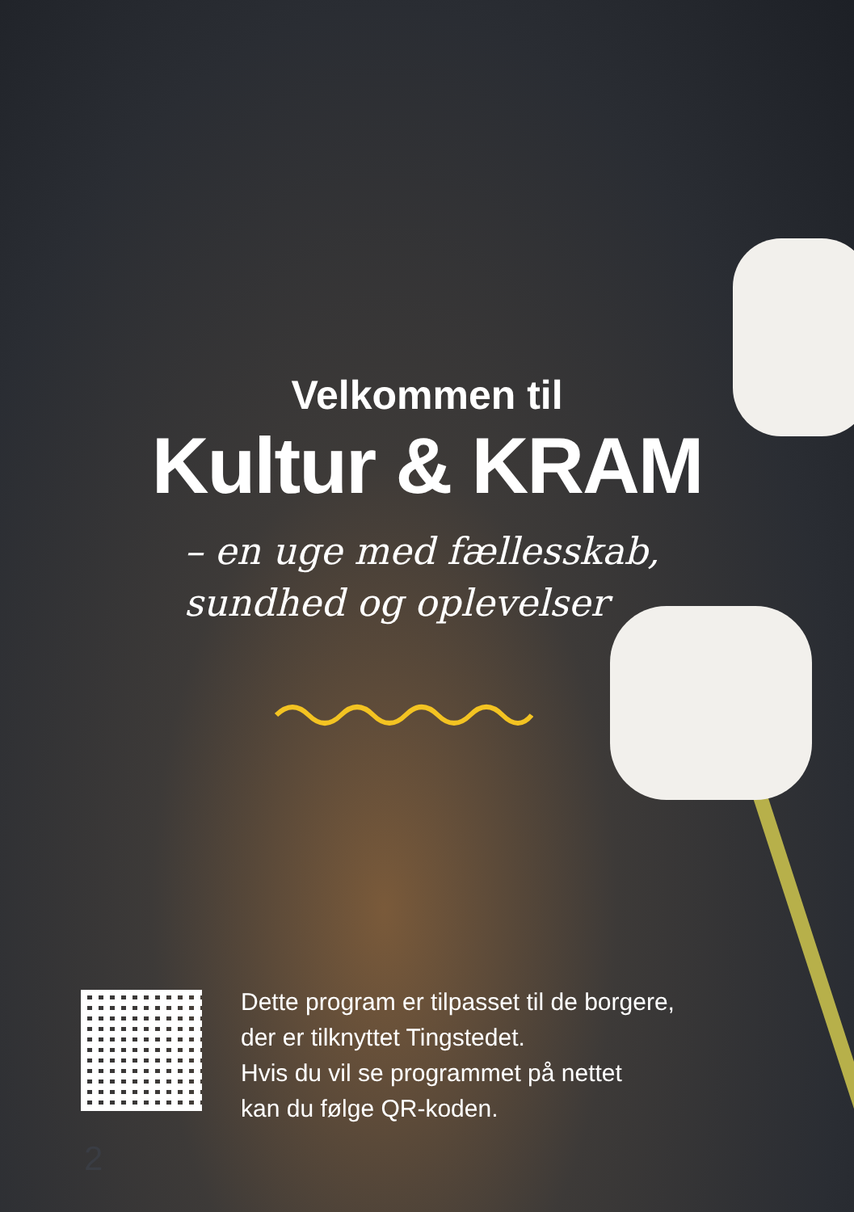Velkommen til
Kultur & KRAM
– en uge med fællesskab,
sundhed og oplevelser
Dette program er tilpasset til de borgere,
der er tilknyttet Tingstedet.
Hvis du vil se programmet på nettet
kan du følge QR-koden.
2